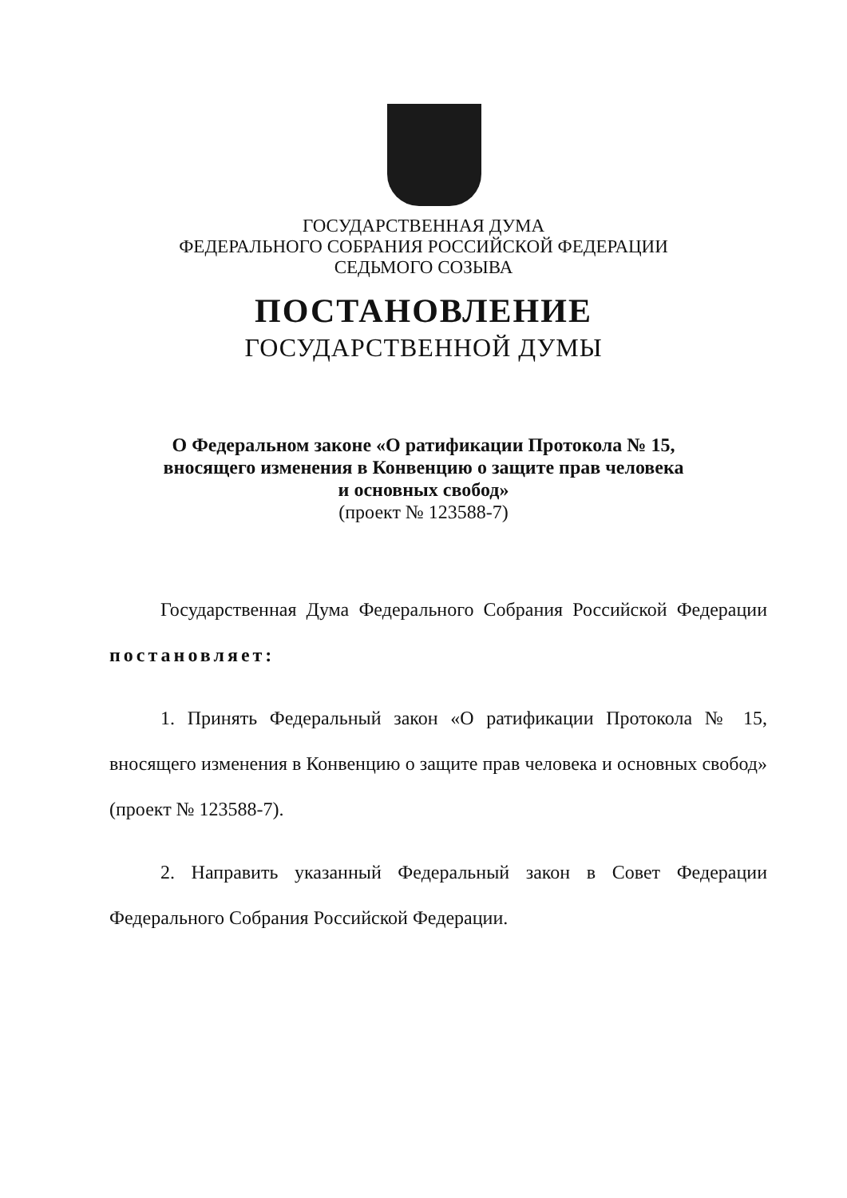ГОСУДАРСТВЕННАЯ ДУМА
ФЕДЕРАЛЬНОГО СОБРАНИЯ РОССИЙСКОЙ ФЕДЕРАЦИИ
СЕДЬМОГО СОЗЫВА
ПОСТАНОВЛЕНИЕ
ГОСУДАРСТВЕННОЙ ДУМЫ
О Федеральном законе «О ратификации Протокола № 15,
вносящего изменения в Конвенцию о защите прав человека
и основных свобод»
(проект № 123588-7)
Государственная Дума Федерального Собрания Российской Федерации постановляет:
1. Принять Федеральный закон «О ратификации Протокола № 15, вносящего изменения в Конвенцию о защите прав человека и основных свобод» (проект № 123588-7).
2. Направить указанный Федеральный закон в Совет Федерации Федерального Собрания Российской Федерации.